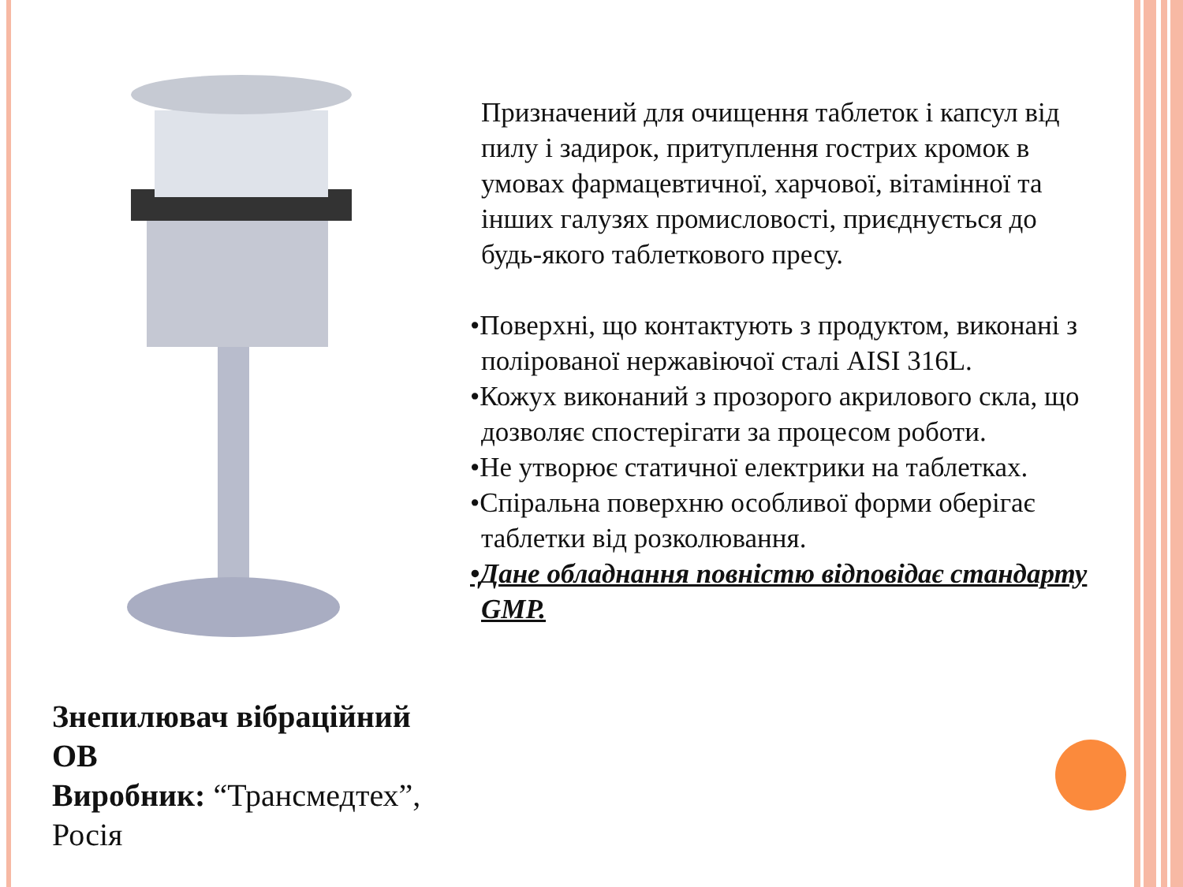Знепилювач вібраційний ОВ
Виробник: “Трансмедтех”, Росія
Призначений для очищення таблеток і капсул від пилу і задирок, притуплення гострих кромок в умовах фармацевтичної, харчової, вітамінної та інших галузях промисловості, приєднується до будь-якого таблеткового пресу.
•Поверхні, що контактують з продуктом, виконані з полірованої нержавіючої сталі AISI 316L.
•Кожух виконаний з прозорого акрилового скла, що дозволяє спостерігати за процесом роботи.
•Не утворює статичної електрики на таблетках.
•Спіральна поверхню особливої форми оберігає таблетки від розколювання.
•Дане обладнання повністю відповідає стандарту GMP.